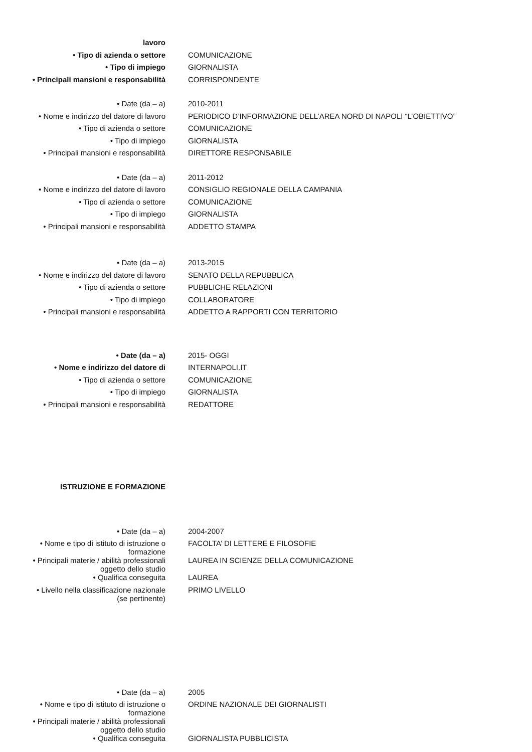| lavoro | |
| • Tipo di azienda o settore | COMUNICAZIONE |
| • Tipo di impiego | GIORNALISTA |
| • Principali mansioni e responsabilità | CORRISPONDENTE |
| • Date (da – a) | 2010-2011 |
| • Nome e indirizzo del datore di lavoro | PERIODICO D’INFORMAZIONE DELL’AREA NORD DI NAPOLI “L’OBIETTIVO” |
| • Tipo di azienda o settore | COMUNICAZIONE |
| • Tipo di impiego | GIORNALISTA |
| • Principali mansioni e responsabilità | DIRETTORE RESPONSABILE |
| • Date (da – a) | 2011-2012 |
| • Nome e indirizzo del datore di lavoro | CONSIGLIO REGIONALE DELLA CAMPANIA |
| • Tipo di azienda o settore | COMUNICAZIONE |
| • Tipo di impiego | GIORNALISTA |
| • Principali mansioni e responsabilità | ADDETTO STAMPA |
| • Date (da – a) | 2013-2015 |
| • Nome e indirizzo del datore di lavoro | SENATO DELLA REPUBBLICA |
| • Tipo di azienda o settore | PUBBLICHE RELAZIONI |
| • Tipo di impiego | COLLABORATORE |
| • Principali mansioni e responsabilità | ADDETTO A RAPPORTI CON TERRITORIO |
| • Date (da – a) | 2015- OGGI |
| • Nome e indirizzo del datore di | INTERNAPOLI.IT |
| • Tipo di azienda o settore | COMUNICAZIONE |
| • Tipo di impiego | GIORNALISTA |
| • Principali mansioni e responsabilità | REDATTORE |
| ISTRUZIONE E FORMAZIONE | |
| • Date (da – a) | 2004-2007 |
| • Nome e tipo di istituto di istruzione o formazione | FACOLTA’ DI LETTERE E FILOSOFIE |
| • Principali materie / abilità professionali oggetto dello studio | LAUREA IN SCIENZE DELLA COMUNICAZIONE |
| • Qualifica conseguita | LAUREA |
| • Livello nella classificazione nazionale (se pertinente) | PRIMO LIVELLO |
| • Date (da – a) | 2005 |
| • Nome e tipo di istituto di istruzione o formazione | ORDINE NAZIONALE DEI GIORNALISTI |
| • Principali materie / abilità professionali oggetto dello studio | |
| • Qualifica conseguita | GIORNALISTA PUBBLICISTA |